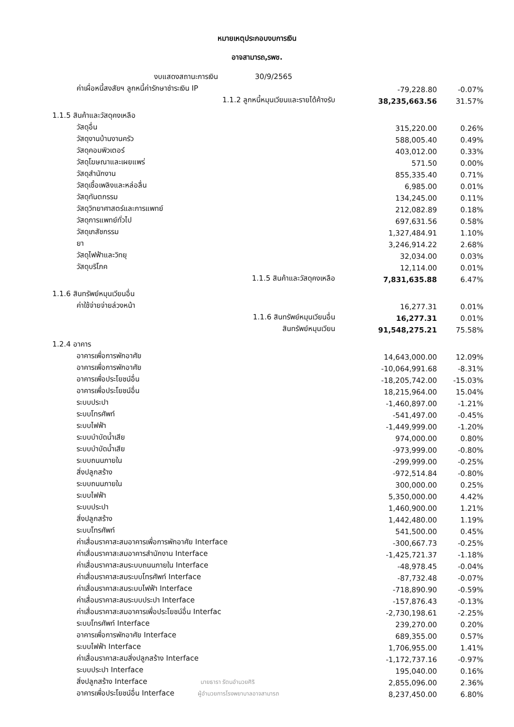หมายเหตุประกอบงบการเงิน
อาจสามารถ,รพช.
| งบแสดงสถานะการเงิน 30/9/2565 | | |
| ค่าเผื่อหนี้สงสัยฯ ลูกหนี้ค่ารักษาชำระเงิน IP | -79,228.80 | -0.07% |
| 1.1.2 ลูกหนี้หมุนเวียนและรายได้ค้างรับ | 38,235,663.56 | 31.57% |
| 1.1.5 สินค้าและวัสดุคงเหลือ | | |
| วัสดุอื่น | 315,220.00 | 0.26% |
| วัสดุงานบ้านงานครัว | 588,005.40 | 0.49% |
| วัสดุคอมพิวเตอร์ | 403,012.00 | 0.33% |
| วัสดุโฆษณาและเผยแพร่ | 571.50 | 0.00% |
| วัสดุสำนักงาน | 855,335.40 | 0.71% |
| วัสดุเชื้อเพลิงและหล่อลื่น | 6,985.00 | 0.01% |
| วัสดุทันตกรรม | 134,245.00 | 0.11% |
| วัสดุวิทยาศาสตร์และการแพทย์ | 212,082.89 | 0.18% |
| วัสดุการแพทย์ทั่วไป | 697,631.56 | 0.58% |
| วัสดุเภสัชกรรม | 1,327,484.91 | 1.10% |
| ยา | 3,246,914.22 | 2.68% |
| วัสดุไฟฟ้าและวิทยุ | 32,034.00 | 0.03% |
| วัสดุบริโภค | 12,114.00 | 0.01% |
| 1.1.5 สินค้าและวัสดุคงเหลือ | 7,831,635.88 | 6.47% |
| 1.1.6 สินทรัพย์หมุนเวียนอื่น | | |
| ค่าใช้จ่ายจ่ายล่วงหน้า | 16,277.31 | 0.01% |
| 1.1.6 สินทรัพย์หมุนเวียนอื่น | 16,277.31 | 0.01% |
| สินทรัพย์หมุนเวียน | 91,548,275.21 | 75.58% |
| 1.2.4 อาคาร | | |
| อาคารเพื่อการพักอาศัย | 14,643,000.00 | 12.09% |
| อาคารเพื่อการพักอาศัย | -10,064,991.68 | -8.31% |
| อาคารเพื่อประโยชน์อื่น | -18,205,742.00 | -15.03% |
| อาคารเพื่อประโยชน์อื่น | 18,215,964.00 | 15.04% |
| ระบบประปา | -1,460,897.00 | -1.21% |
| ระบบโทรศัพท์ | -541,497.00 | -0.45% |
| ระบบไฟฟ้า | -1,449,999.00 | -1.20% |
| ระบบบำบัดน้ำเสีย | 974,000.00 | 0.80% |
| ระบบบำบัดน้ำเสีย | -973,999.00 | -0.80% |
| ระบบถนนภายใน | -299,999.00 | -0.25% |
| สิ่งปลูกสร้าง | -972,514.84 | -0.80% |
| ระบบถนนภายใน | 300,000.00 | 0.25% |
| ระบบไฟฟ้า | 5,350,000.00 | 4.42% |
| ระบบประปา | 1,460,900.00 | 1.21% |
| สิ่งปลูกสร้าง | 1,442,480.00 | 1.19% |
| ระบบโทรศัพท์ | 541,500.00 | 0.45% |
| ค่าเสื่อมราคาสะสมอาคารเพื่อการพักอาศัย Interface | -300,667.73 | -0.25% |
| ค่าเสื่อมราคาสะสมอาคารสำนักงาน Interface | -1,425,721.37 | -1.18% |
| ค่าเสื่อมราคาสะสมระบบถนนภายใน Interface | -48,978.45 | -0.04% |
| ค่าเสื่อมราคาสะสมระบบโทรศัพท์ Interface | -87,732.48 | -0.07% |
| ค่าเสื่อมราคาสะสมระบบไฟฟ้า Interface | -718,890.90 | -0.59% |
| ค่าเสื่อมราคาสะสมระบบประปา Interface | -157,876.43 | -0.13% |
| ค่าเสื่อมราคาสะสมอาคารเพื่อประโยชน์อื่น Interfac | -2,730,198.61 | -2.25% |
| ระบบโทรศัพท์ Interface | 239,270.00 | 0.20% |
| อาคารเพื่อการพักอาศัย Interface | 689,355.00 | 0.57% |
| ระบบไฟฟ้า Interface | 1,706,955.00 | 1.41% |
| ค่าเสื่อมราคาสะสมสิ่งปลูกสร้าง Interface | -1,172,737.16 | -0.97% |
| ระบบประปา Interface | 195,040.00 | 0.16% |
| สิ่งปลูกสร้าง Interface นายธารา รัตนอำนวยศิริ | 2,855,096.00 | 2.36% |
| อาคารเพื่อประโยชน์อื่น Interface ผู้อำนวยการโรงพยาบาลอาจสามารถ | 8,237,450.00 | 6.80% |